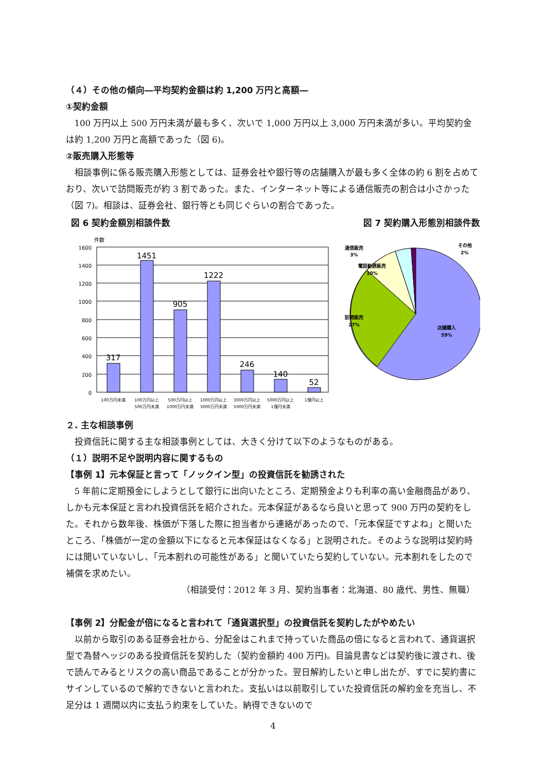（４）その他の傾向―平均契約金額は約 1,200 万円と高額―
①契約金額
100 万円以上 500 万円未満が最も多く、次いで 1,000 万円以上 3,000 万円未満が多い。平均契約金は約 1,200 万円と高額であった（図 6)。
②販売購入形態等
相談事例に係る販売購入形態としては、証券会社や銀行等の店舗購入が最も多く全体の約 6 割を占めており、次いで訪問販売が約 3 割であった。また、インターネット等による通信販売の割合は小さかった（図 7)。相談は、証券会社、銀行等とも同じぐらいの割合であった。
図 6 契約金額別相談件数
件数
1600
1400
1200
1000
800
600
400
200
0
317
1451
905
1222
246
140
52
100万円未満
100万円以上
500万円未満
500万円以上
1000万円未満
1000万円以上
3000万円未満
3000万円以上
5000万円未満
5000万円以上
1億円未満
1億円以上
図 7 契約購入形態別相談件数
通信販売
3%
その他
2%
電話勧誘販売
10%
訪問販売
27%
店舗購入
59%
２. 主な相談事例
投資信託に関する主な相談事例としては、大きく分けて以下のようなものがある。
（１）説明不足や説明内容に関するもの
【事例 1】元本保証と言って「ノックイン型」の投資信託を勧誘された
5 年前に定期預金にしようとして銀行に出向いたところ、定期預金よりも利率の高い金融商品があり、しかも元本保証と言われ投資信託を紹介された。元本保証があるなら良いと思って 900 万円の契約をした。それから数年後、株価が下落した際に担当者から連絡があったので、「元本保証ですよね」と聞いたところ、「株価が一定の金額以下になると元本保証はなくなる」と説明された。そのような説明は契約時には聞いていないし、「元本割れの可能性がある」と聞いていたら契約していない。元本割れをしたので補償を求めたい。
（相談受付：2012 年 3 月、契約当事者：北海道、80 歳代、男性、無職）
【事例 2】分配金が倍になると言われて「通貨選択型」の投資信託を契約したがやめたい
以前から取引のある証券会社から、分配金はこれまで持っていた商品の倍になると言われて、通貨選択型で為替ヘッジのある投資信託を契約した（契約金額約 400 万円)。目論見書などは契約後に渡され、後で読んでみるとリスクの高い商品であることが分かった。翌日解約したいと申し出たが、すでに契約書にサインしているので解約できないと言われた。支払いは以前取引していた投資信託の解約金を充当し、不足分は 1 週間以内に支払う約束をしていた。納得できないので
4